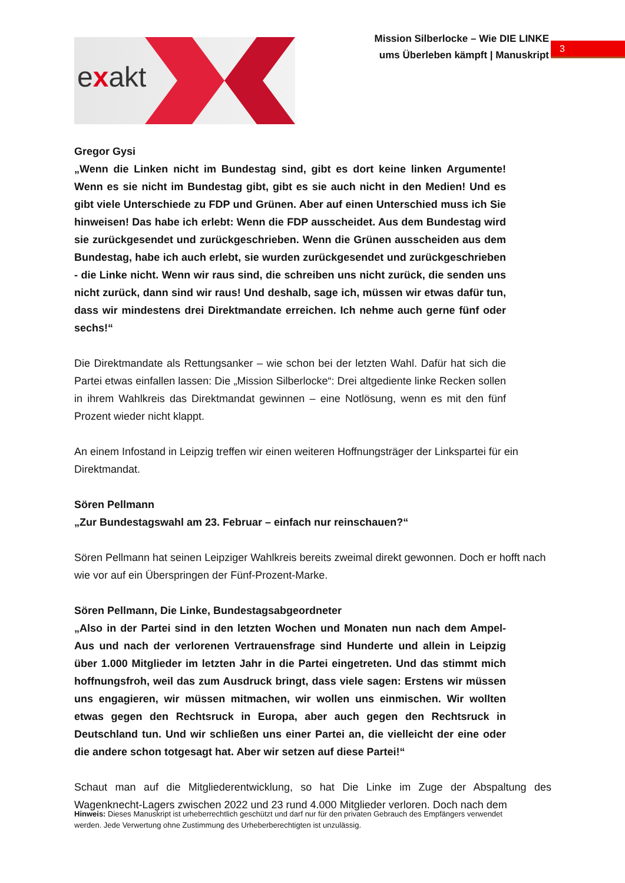exakt
Mission Silberlocke – Wie DIE LINKE
ums Überleben kämpft | Manuskript
3
Gregor Gysi
„Wenn die Linken nicht im Bundestag sind, gibt es dort keine linken Argumente! Wenn es sie nicht im Bundestag gibt, gibt es sie auch nicht in den Medien! Und es gibt viele Unterschiede zu FDP und Grünen. Aber auf einen Unterschied muss ich Sie hinweisen! Das habe ich erlebt: Wenn die FDP ausscheidet. Aus dem Bundestag wird sie zurückgesendet und zurückgeschrieben. Wenn die Grünen ausscheiden aus dem Bundestag, habe ich auch erlebt, sie wurden zurückgesendet und zurückgeschrieben - die Linke nicht. Wenn wir raus sind, die schreiben uns nicht zurück, die senden uns nicht zurück, dann sind wir raus! Und deshalb, sage ich, müssen wir etwas dafür tun, dass wir mindestens drei Direktmandate erreichen. Ich nehme auch gerne fünf oder sechs!“
Die Direktmandate als Rettungsanker – wie schon bei der letzten Wahl. Dafür hat sich die Partei etwas einfallen lassen: Die „Mission Silberlocke“: Drei altgediente linke Recken sollen in ihrem Wahlkreis das Direktmandat gewinnen – eine Notlösung, wenn es mit den fünf Prozent wieder nicht klappt.
An einem Infostand in Leipzig treffen wir einen weiteren Hoffnungsträger der Linkspartei für ein Direktmandat.
Sören Pellmann
„Zur Bundestagswahl am 23. Februar – einfach nur reinschauen?“
Sören Pellmann hat seinen Leipziger Wahlkreis bereits zweimal direkt gewonnen. Doch er hofft nach wie vor auf ein Überspringen der Fünf-Prozent-Marke.
Sören Pellmann, Die Linke, Bundestagsabgeordneter
„Also in der Partei sind in den letzten Wochen und Monaten nun nach dem Ampel-Aus und nach der verlorenen Vertrauensfrage sind Hunderte und allein in Leipzig über 1.000 Mitglieder im letzten Jahr in die Partei eingetreten. Und das stimmt mich hoffnungsfroh, weil das zum Ausdruck bringt, dass viele sagen: Erstens wir müssen uns engagieren, wir müssen mitmachen, wir wollen uns einmischen. Wir wollten etwas gegen den Rechtsruck in Europa, aber auch gegen den Rechtsruck in Deutschland tun. Und wir schließen uns einer Partei an, die vielleicht der eine oder die andere schon totgesagt hat. Aber wir setzen auf diese Partei!“
Schaut man auf die Mitgliederentwicklung, so hat Die Linke im Zuge der Abspaltung des Wagenknecht-Lagers zwischen 2022 und 23 rund 4.000 Mitglieder verloren. Doch nach dem
Hinweis: Dieses Manuskript ist urheberrechtlich geschützt und darf nur für den privaten Gebrauch des Empfängers verwendet werden. Jede Verwertung ohne Zustimmung des Urheberberechtigten ist unzulässig.